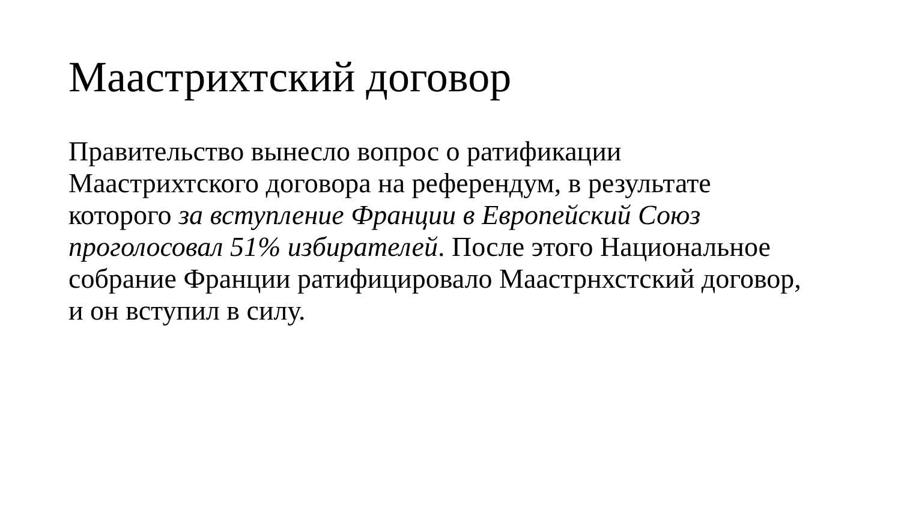Маастрихтский договор
Правительство вынесло вопрос о ратификации Маастрихтского договора на референдум, в результате которого за вступление Франции в Европейский Союз проголосовал 51% избирателей. После этого Национальное собрание Франции ратифицировало Маастрнхстский договор, и он вступил в силу.